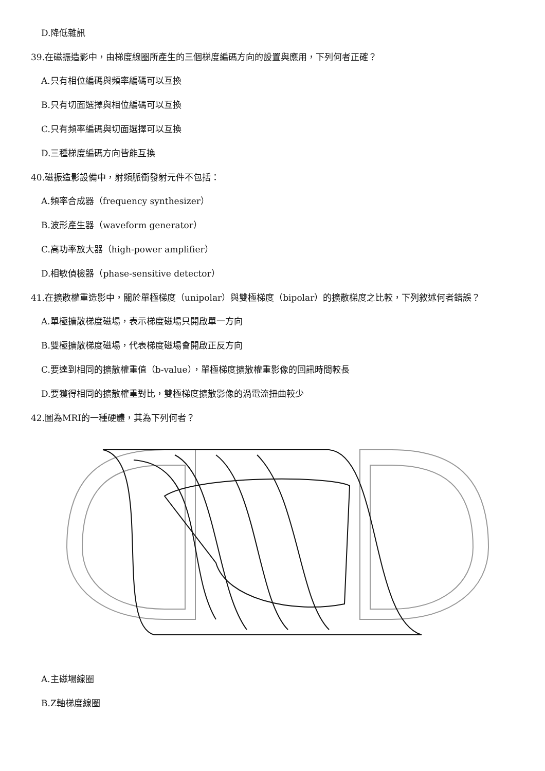D.降低雜訊
39.在磁振造影中，由梯度線圈所產生的三個梯度編碼方向的設置與應用，下列何者正確？
A.只有相位編碼與頻率編碼可以互換
B.只有切面選擇與相位編碼可以互換
C.只有頻率編碼與切面選擇可以互換
D.三種梯度編碼方向皆能互換
40.磁振造影設備中，射頻脈衝發射元件不包括：
A.頻率合成器（frequency synthesizer）
B.波形產生器（waveform generator）
C.高功率放大器（high-power amplifier）
D.相敏偵檢器（phase-sensitive detector）
41.在擴散權重造影中，關於單極梯度（unipolar）與雙極梯度（bipolar）的擴散梯度之比較，下列敘述何者錯誤？
A.單極擴散梯度磁場，表示梯度磁場只開啟單一方向
B.雙極擴散梯度磁場，代表梯度磁場會開啟正反方向
C.要達到相同的擴散權重值（b-value），單極梯度擴散權重影像的回訊時間較長
D.要獲得相同的擴散權重對比，雙極梯度擴散影像的渦電流扭曲較少
42.圖為MRI的一種硬體，其為下列何者？
A.主磁場線圈
B.Z軸梯度線圈